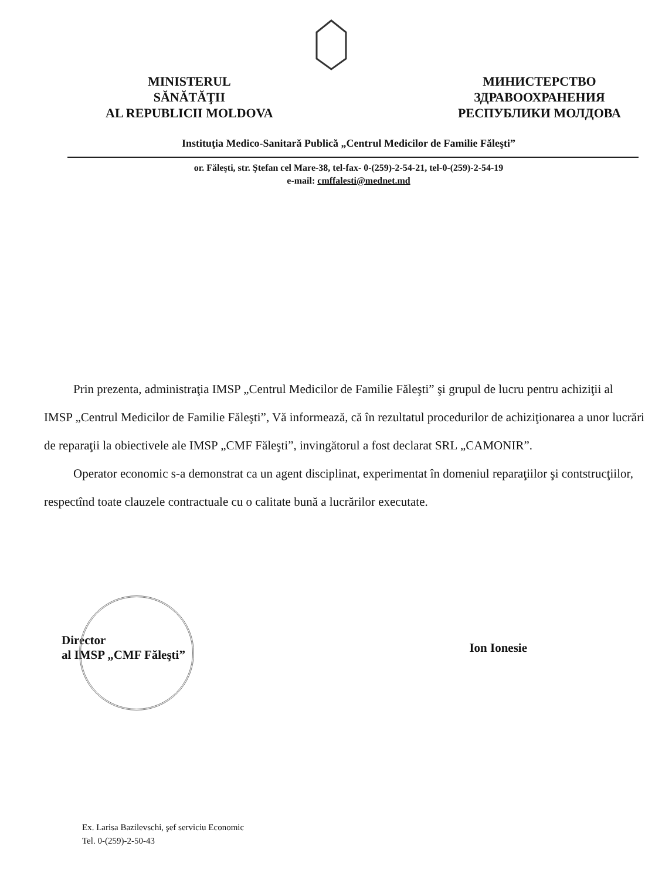MINISTERUL
SĂNĂTĂŢII
AL REPUBLICII MOLDOVA
МИНИСТЕРСТВО
ЗДРАВООХРАНЕНИЯ
РЕСПУБЛИКИ МОЛДОВА
Instituţia Medico-Sanitară Publică „Centrul Medicilor de Familie Făleşti”
or. Făleşti, str. Ştefan cel Mare-38, tel-fax- 0-(259)-2-54-21, tel-0-(259)-2-54-19
e-mail: cmffalesti@mednet.md
Prin prezenta, administraţia IMSP „Centrul Medicilor de Familie Făleşti” şi grupul de lucru pentru achiziţii al IMSP „Centrul Medicilor de Familie Făleşti”, Vă informează, că în rezultatul procedurilor de achiziţionarea a unor lucrări de reparaţii la obiectivele ale IMSP „CMF Făleşti”, invingătorul a fost declarat SRL „CAMONIR”.
Operator economic s-a demonstrat ca un agent disciplinat, experimentat în domeniul reparaţiilor şi contstrucţiilor, respectînd toate clauzele contractuale cu o calitate bună a lucrărilor executate.
Director
al IMSP „CMF Făleşti”
Ion Ionesie
Ex. Larisa Bazilevschi, şef serviciu Economic
Tel. 0-(259)-2-50-43